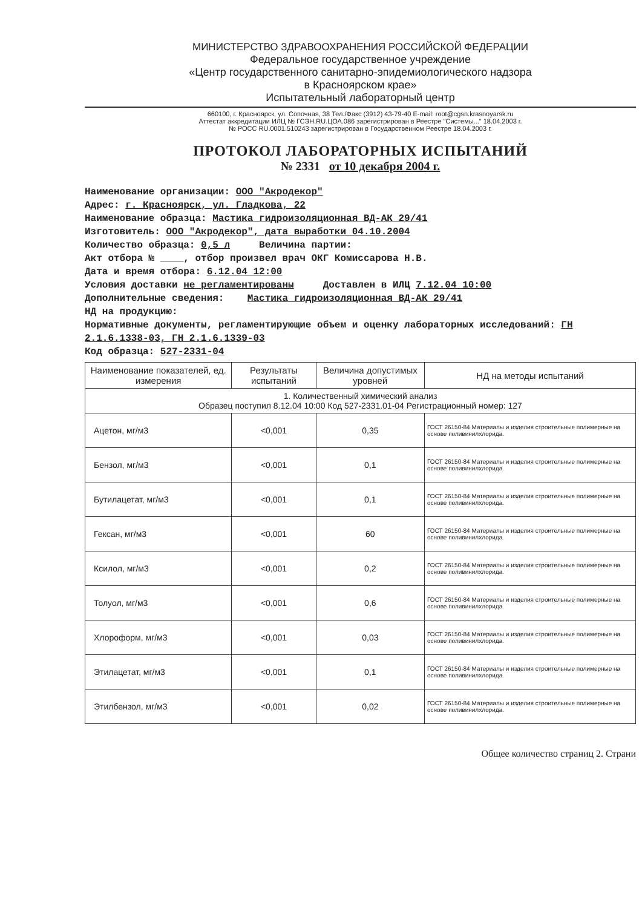МИНИСТЕРСТВО ЗДРАВООХРАНЕНИЯ РОССИЙСКОЙ ФЕДЕРАЦИИ
Федеральное государственное учреждение
«Центр государственного санитарно-эпидемиологического надзора
в Красноярском крае»
Испытательный лабораторный центр
660100, г. Красноярск, ул. Сопочная, 38 Тел./Факс (3912) 43-79-40 E-mail: root@cgsn.krasnoyarsk.ru
Аттестат аккредитации ИЛЦ № ГСЭН.RU.ЦОА.086 зарегистрирован в Реестре "Системы..." 18.04.2003 г.
№ РОСС RU.0001.510243 зарегистрирован в Государственном Реестре 18.04.2003 г.
ПРОТОКОЛ ЛАБОРАТОРНЫХ ИСПЫТАНИЙ
№ 2331 от 10 декабря 2004 г.
Наименование организации: ООО "Акродекор"
Адрес: г. Красноярск, ул. Гладкова, 22
Наименование образца: Мастика гидроизоляционная ВД-АК 29/41
Изготовитель: ООО "Акродекор", дата выработки 04.10.2004
Количество образца: 0,5 л Величина партии:
Акт отбора № ____, отбор произвел врач ОКГ Комиссарова Н.В.
Дата и время отбора: 6.12.04 12:00
Условия доставки не регламентированы Доставлен в ИЛЦ 7.12.04 10:00
Дополнительные сведения: Мастика гидроизоляционная ВД-АК 29/41
НД на продукцию:
Нормативные документы, регламентирующие объем и оценку лабораторных исследований: ГН 2.1.6.1338-03, ГН 2.1.6.1339-03
Код образца: 527-2331-04
| Наименование показателей, ед. измерения | Результаты испытаний | Величина допустимых уровней | НД на методы испытаний |
| --- | --- | --- | --- |
| 1. Количественный химический анализ Образец поступил 8.12.04 10:00 Код 527-2331.01-04 Регистрационный номер: 127 | | | |
| Ацетон, мг/м3 | <0,001 | 0,35 | ГОСТ 26150-84 Материалы и изделия строительные полимерные на основе поливинилхлорида. |
| Бензол, мг/м3 | <0,001 | 0,1 | ГОСТ 26150-84 Материалы и изделия строительные полимерные на основе поливинилхлорида. |
| Бутилацетат, мг/м3 | <0,001 | 0,1 | ГОСТ 26150-84 Материалы и изделия строительные полимерные на основе поливинилхлорида. |
| Гексан, мг/м3 | <0,001 | 60 | ГОСТ 26150-84 Материалы и изделия строительные полимерные на основе поливинилхлорида. |
| Ксилол, мг/м3 | <0,001 | 0,2 | ГОСТ 26150-84 Материалы и изделия строительные полимерные на основе поливинилхлорида. |
| Толуол, мг/м3 | <0,001 | 0,6 | ГОСТ 26150-84 Материалы и изделия строительные полимерные на основе поливинилхлорида. |
| Хлороформ, мг/м3 | <0,001 | 0,03 | ГОСТ 26150-84 Материалы и изделия строительные полимерные на основе поливинилхлорида. |
| Этилацетат, мг/м3 | <0,001 | 0,1 | ГОСТ 26150-84 Материалы и изделия строительные полимерные на основе поливинилхлорида. |
| Этилбензол, мг/м3 | <0,001 | 0,02 | ГОСТ 26150-84 Материалы и изделия строительные полимерные на основе поливинилхлорида. |
Общее количество страниц 2. Страни